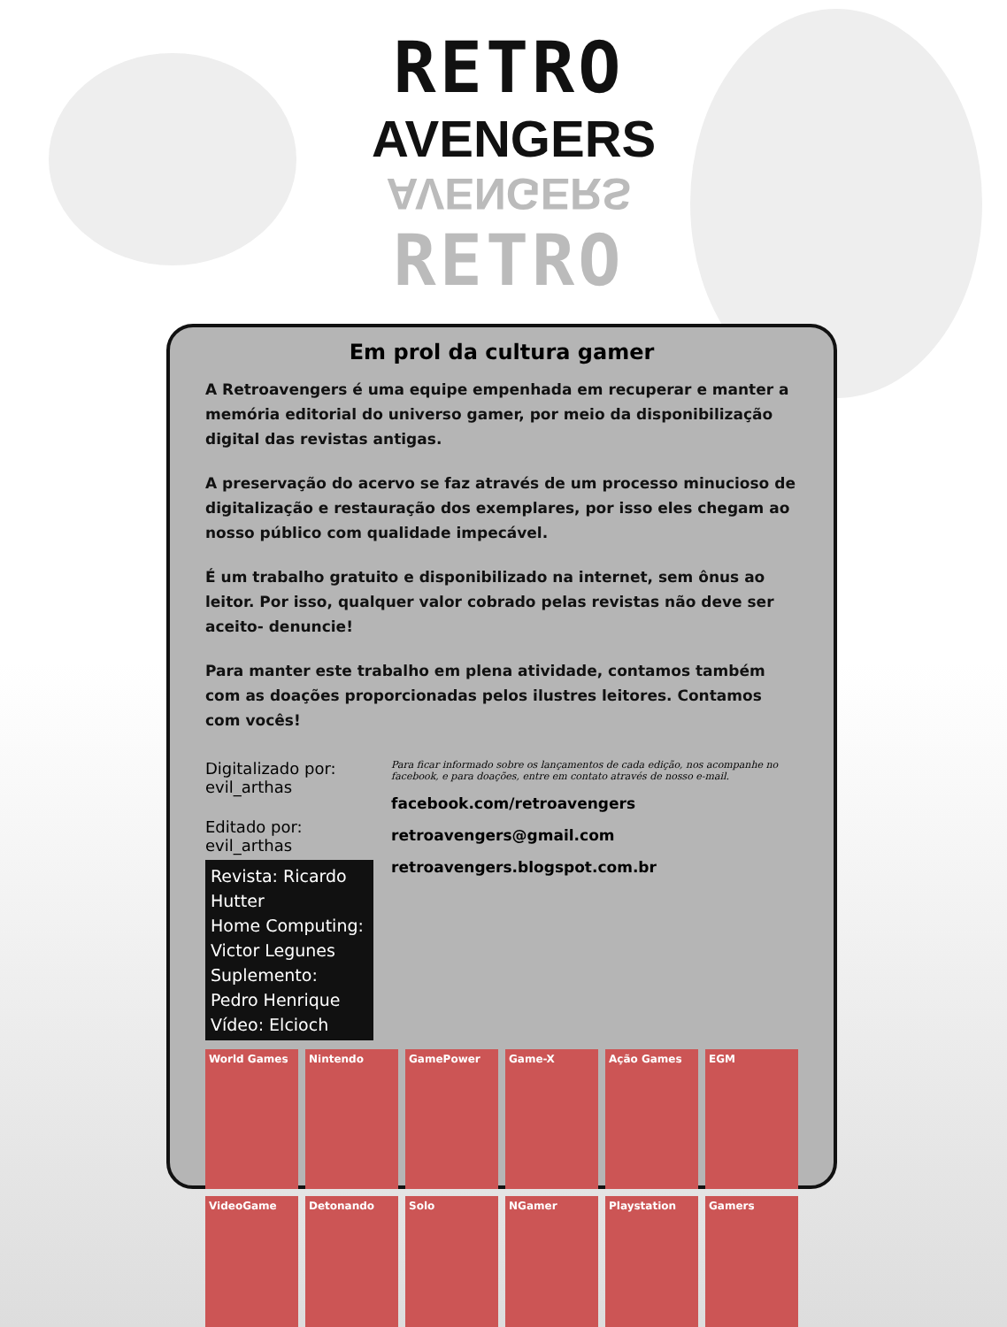RETRO
AVENGERS
AVENGERS
RETRO
Em prol da cultura gamer
A Retroavengers é uma equipe empenhada em recuperar e manter a memória editorial do universo gamer, por meio da disponibilização digital das revistas antigas.
A preservação do acervo se faz através de um processo minucioso de digitalização e restauração dos exemplares, por isso eles chegam ao nosso público com qualidade impecável.
É um trabalho gratuito e disponibilizado na internet, sem ônus ao leitor. Por isso, qualquer valor cobrado pelas revistas não deve ser aceito- denuncie!
Para manter este trabalho em plena atividade, contamos também com as doações proporcionadas pelos ilustres leitores. Contamos com vocês!
Digitalizado por: evil_arthas
Editado por: evil_arthas
Revista: Ricardo Hutter
Home Computing: Victor Legunes
Suplemento: Pedro Henrique
Vídeo: Elcioch
Para ficar informado sobre os lançamentos de cada edição, nos acompanhe no facebook, e para doações, entre em contato através de nosso e-mail.
facebook.com/retroavengers
retroavengers@gmail.com
retroavengers.blogspot.com.br
World Games
Nintendo
GamePower
Game-X
Ação Games
EGM
VideoGame
Detonando
Solo
NGamer
Playstation
Gamers